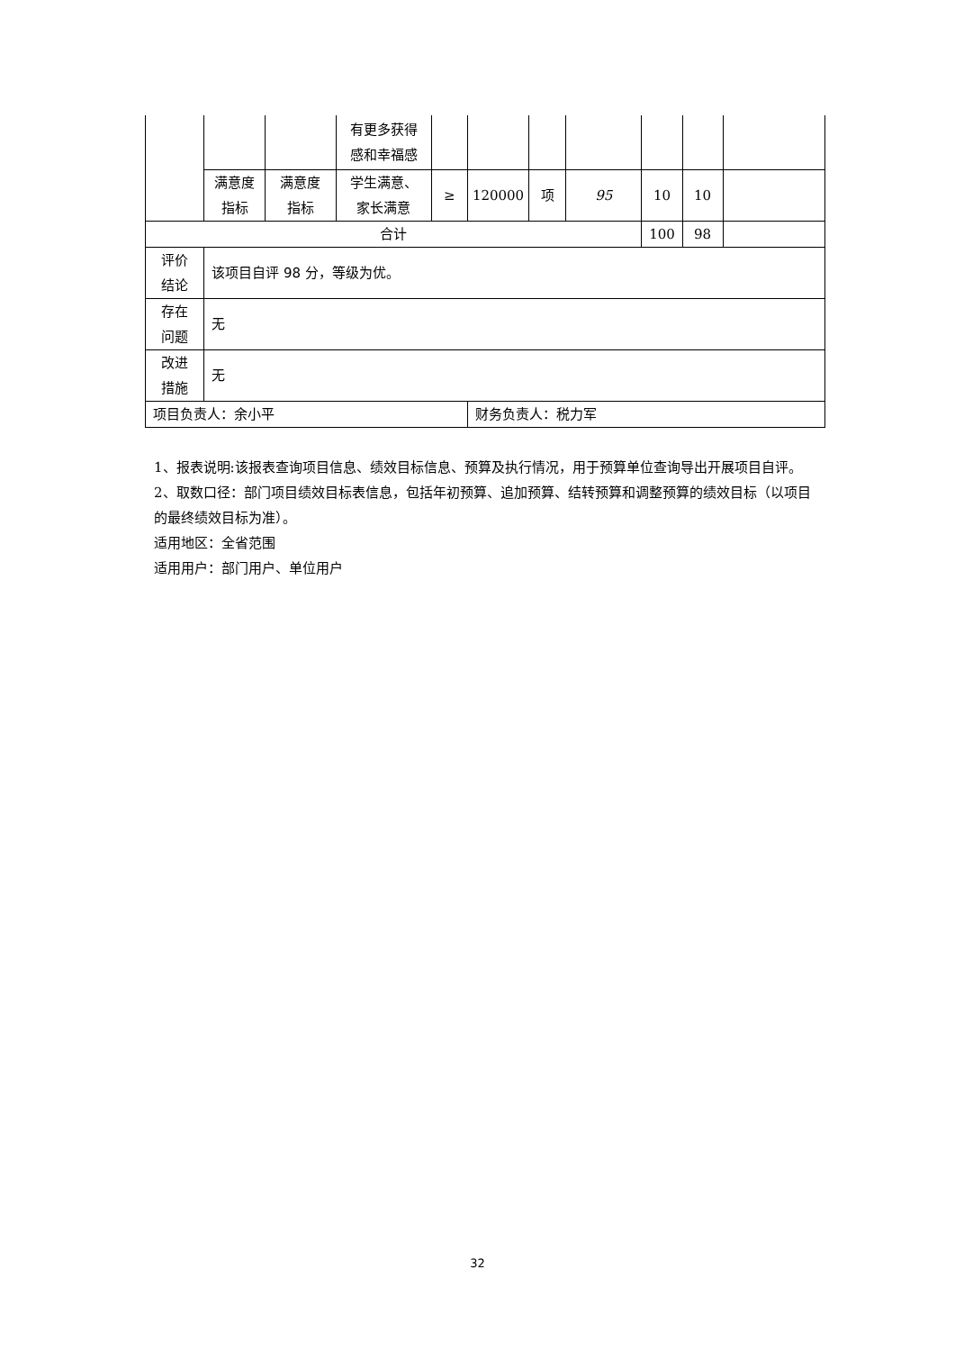| | | | 有更多获得 感和幸福感 | | | | | | | |
| | 满意度 指标 | 满意度 指标 | 学生满意、 家长满意 | ≥ | 120000 | 项 | 95 | 10 | 10 | |
| 合计 | | | | | | | | 100 | 98 | |
| 评价 结论 | 该项目自评 98 分，等级为优。 | | | | | | | | | |
| 存在 问题 | 无 | | | | | | | | | |
| 改进 措施 | 无 | | | | | | | | | |
| 项目负责人：余小平 | | | | | 财务负责人：税力军 | | | | | |
1、报表说明:该报表查询项目信息、绩效目标信息、预算及执行情况，用于预算单位查询导出开展项目自评。
2、取数口径：部门项目绩效目标表信息，包括年初预算、追加预算、结转预算和调整预算的绩效目标（以项目的最终绩效目标为准）。
适用地区：全省范围
适用用户：部门用户、单位用户
32